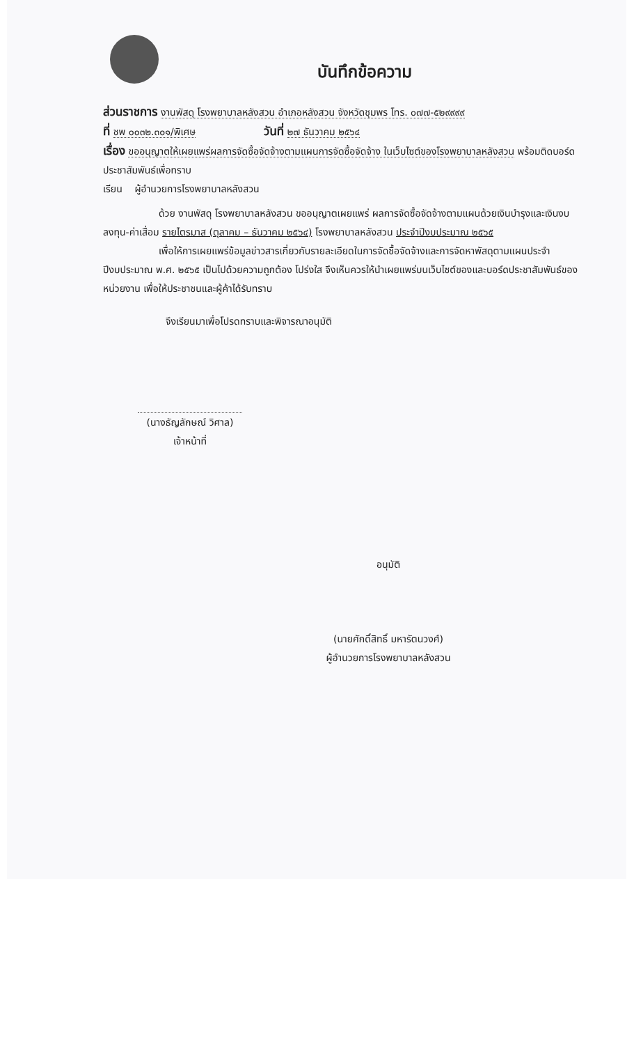บันทึกข้อความ
ส่วนราชการ งานพัสดุ โรงพยาบาลหลังสวน อำเภอหลังสวน จังหวัดชุมพร โทร. ๐๗๗-๕๒๙๙๙๙
ที่ ชพ ๐๐๓๒.๓๐๑/พิเศษ วันที่ ๒๗ ธันวาคม ๒๕๖๔
เรื่อง ขออนุญาตให้เผยแพร่ผลการจัดซื้อจัดจ้างตามแผนการจัดซื้อจัดจ้าง ในเว็บไซต์ของโรงพยาบาลหลังสวน พร้อมติดบอร์ดประชาสัมพันธ์เพื่อทราบ
เรียน ผู้อำนวยการโรงพยาบาลหลังสวน
ด้วย งานพัสดุ โรงพยาบาลหลังสวน ขออนุญาตเผยแพร่ ผลการจัดซื้อจัดจ้างตามแผนด้วยเงินบำรุงและเงินงบลงทุน-ค่าเสื่อม รายไตรมาส (ตุลาคม – ธันวาคม ๒๕๖๔) โรงพยาบาลหลังสวน ประจำปีงบประมาณ ๒๕๖๕
เพื่อให้การเผยแพร่ข้อมูลข่าวสารเกี่ยวกับรายละเอียดในการจัดซื้อจัดจ้างและการจัดหาพัสดุตามแผนประจำปีงบประมาณ พ.ศ. ๒๕๖๕ เป็นไปด้วยความถูกต้อง โปร่งใส จึงเห็นควรให้นำเผยแพร่บนเว็บไซต์ของและบอร์ดประชาสัมพันธ์ของหน่วยงาน เพื่อให้ประชาชนและผู้ค้าได้รับทราบ
จึงเรียนมาเพื่อโปรดทราบและพิจารณาอนุมัติ
(นางธัญลักษณ์ วิศาล)
เจ้าหน้าที่
อนุมัติ
(นายศักดิ์สิทธิ์ มหารัตนวงศ์)
ผู้อำนวยการโรงพยาบาลหลังสวน